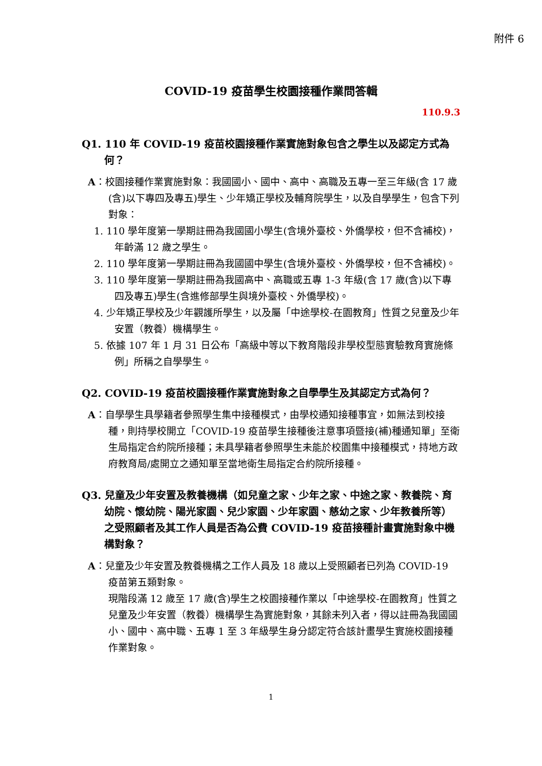附件 6
COVID-19 疫苗學生校園接種作業問答輯
110.9.3
Q1. 110 年 COVID-19 疫苗校園接種作業實施對象包含之學生以及認定方式為何？
A：校園接種作業實施對象：我國國小、國中、高中、高職及五專一至三年級(含 17 歲(含)以下專四及專五)學生、少年矯正學校及輔育院學生，以及自學學生，包含下列對象：
1. 110 學年度第一學期註冊為我國國小學生(含境外臺校、外僑學校，但不含補校)，年齡滿 12 歲之學生。
2. 110 學年度第一學期註冊為我國國中學生(含境外臺校、外僑學校，但不含補校)。
3. 110 學年度第一學期註冊為我國高中、高職或五專 1-3 年級(含 17 歲(含)以下專四及專五)學生(含進修部學生與境外臺校、外僑學校)。
4. 少年矯正學校及少年觀護所學生，以及屬「中途學校-在園教育」性質之兒童及少年安置（教養）機構學生。
5. 依據 107 年 1 月 31 日公布「高級中等以下教育階段非學校型態實驗教育實施條例」所稱之自學學生。
Q2. COVID-19 疫苗校園接種作業實施對象之自學學生及其認定方式為何？
A：自學學生具學籍者參照學生集中接種模式，由學校通知接種事宜，如無法到校接種，則持學校開立「COVID-19 疫苗學生接種後注意事項暨接(補)種通知單」至衛生局指定合約院所接種；未具學籍者參照學生未能於校園集中接種模式，持地方政府教育局/處開立之通知單至當地衛生局指定合約院所接種。
Q3. 兒童及少年安置及教養機構（如兒童之家、少年之家、中途之家、教養院、育幼院、懷幼院、陽光家園、兒少家園、少年家園、慈幼之家、少年教養所等）之受照顧者及其工作人員是否為公費 COVID-19 疫苗接種計畫實施對象中機構對象？
A：兒童及少年安置及教養機構之工作人員及 18 歲以上受照顧者已列為 COVID-19 疫苗第五類對象。
現階段滿 12 歲至 17 歲(含)學生之校園接種作業以「中途學校-在園教育」性質之兒童及少年安置（教養）機構學生為實施對象，其餘未列入者，得以註冊為我國國小、國中、高中職、五專 1 至 3 年級學生身分認定符合該計畫學生實施校園接種作業對象。
1